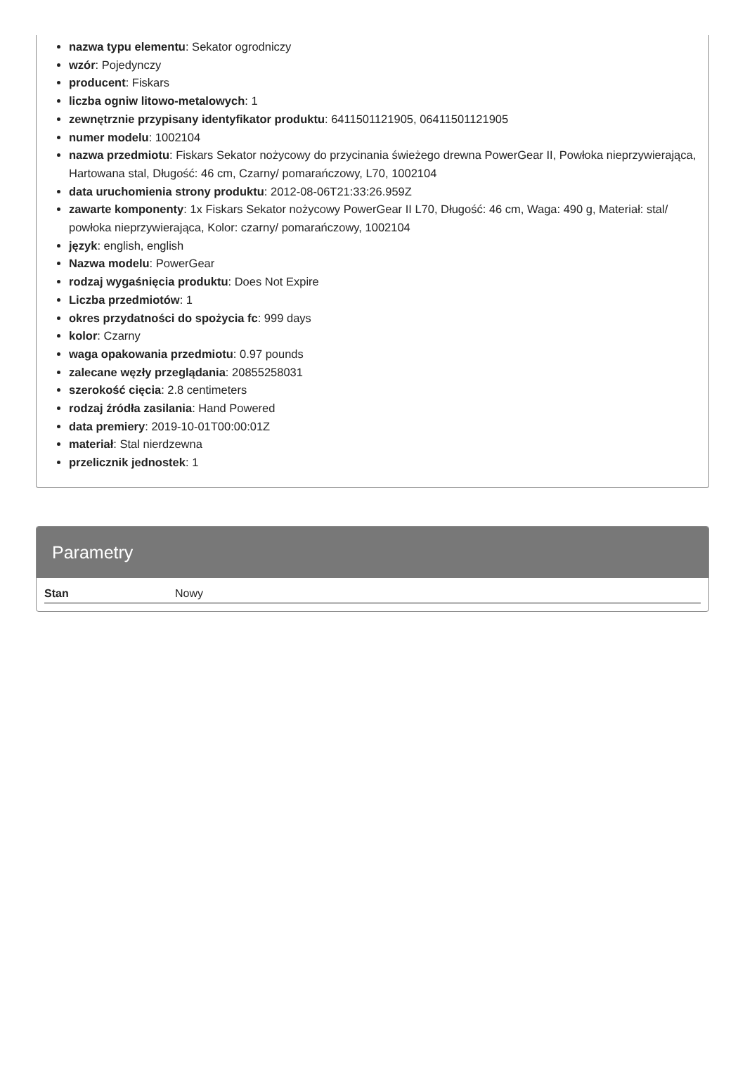nazwa typu elementu: Sekator ogrodniczy
wzór: Pojedynczy
producent: Fiskars
liczba ogniw litowo-metalowych: 1
zewnętrznie przypisany identyfikator produktu: 6411501121905, 06411501121905
numer modelu: 1002104
nazwa przedmiotu: Fiskars Sekator nożycowy do przycinania świeżego drewna PowerGear II, Powłoka nieprzywierająca, Hartowana stal, Długość: 46 cm, Czarny/ pomarańczowy, L70, 1002104
data uruchomienia strony produktu: 2012-08-06T21:33:26.959Z
zawarte komponenty: 1x Fiskars Sekator nożycowy PowerGear II L70, Długość: 46 cm, Waga: 490 g, Materiał: stal/ powłoka nieprzywierająca, Kolor: czarny/ pomarańczowy, 1002104
język: english, english
Nazwa modelu: PowerGear
rodzaj wygaśnięcia produktu: Does Not Expire
Liczba przedmiotów: 1
okres przydatności do spożycia fc: 999 days
kolor: Czarny
waga opakowania przedmiotu: 0.97 pounds
zalecane węzły przeglądania: 20855258031
szerokość cięcia: 2.8 centimeters
rodzaj źródła zasilania: Hand Powered
data premiery: 2019-10-01T00:00:01Z
materiał: Stal nierdzewna
przelicznik jednostek: 1
Parametry
| Stan | Nowy |